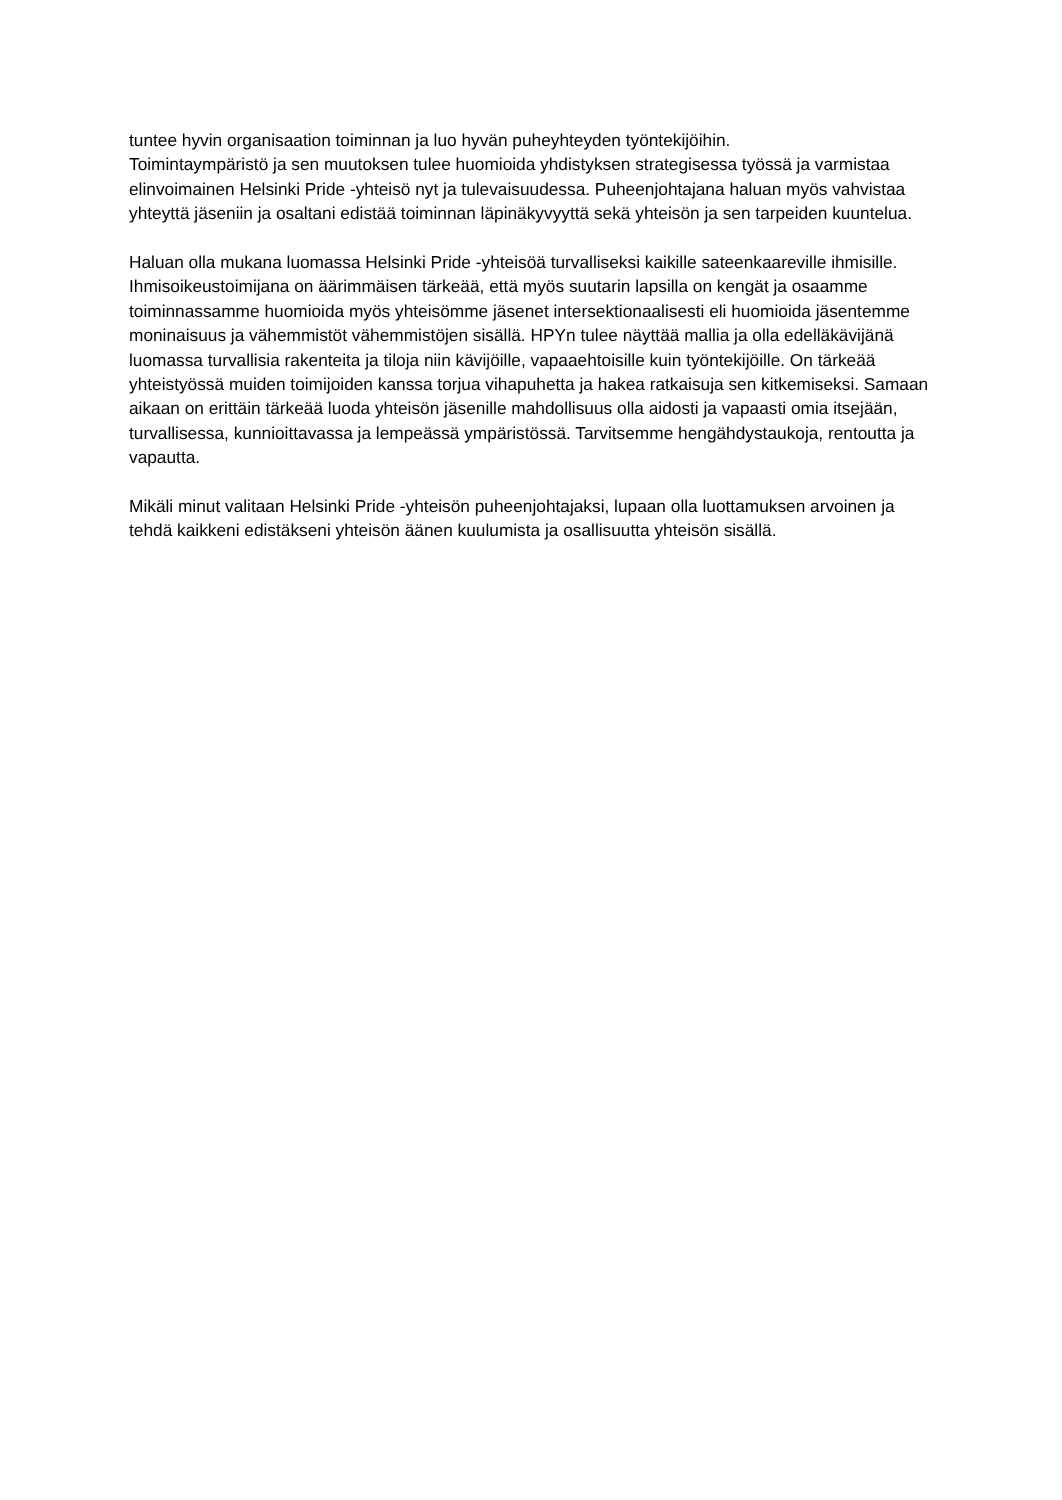tuntee hyvin organisaation toiminnan ja luo hyvän puheyhteyden työntekijöihin.
Toimintaympäristö ja sen muutoksen tulee huomioida yhdistyksen strategisessa työssä ja varmistaa elinvoimainen Helsinki Pride -yhteisö nyt ja tulevaisuudessa. Puheenjohtajana haluan myös vahvistaa yhteyttä jäseniin ja osaltani edistää toiminnan läpinäkyvyyttä sekä yhteisön ja sen tarpeiden kuuntelua.
Haluan olla mukana luomassa Helsinki Pride -yhteisöä turvalliseksi kaikille sateenkaareville ihmisille. Ihmisoikeustoimijana on äärimmäisen tärkeää, että myös suutarin lapsilla on kengät ja osaamme toiminnassamme huomioida myös yhteisömme jäsenet intersektionaalisesti eli huomioida jäsentemme moninaisuus ja vähemmistöt vähemmistöjen sisällä. HPYn tulee näyttää mallia ja olla edelläkävijänä luomassa turvallisia rakenteita ja tiloja niin kävijöille, vapaaehtoisille kuin työntekijöille. On tärkeää yhteistyössä muiden toimijoiden kanssa torjua vihapuhetta ja hakea ratkaisuja sen kitkemiseksi. Samaan aikaan on erittäin tärkeää luoda yhteisön jäsenille mahdollisuus olla aidosti ja vapaasti omia itsejään, turvallisessa, kunnioittavassa ja lempeässä ympäristössä. Tarvitsemme hengähdystaukoja, rentoutta ja vapautta.
Mikäli minut valitaan Helsinki Pride -yhteisön puheenjohtajaksi, lupaan olla luottamuksen arvoinen ja tehdä kaikkeni edistäkseni yhteisön äänen kuulumista ja osallisuutta yhteisön sisällä.